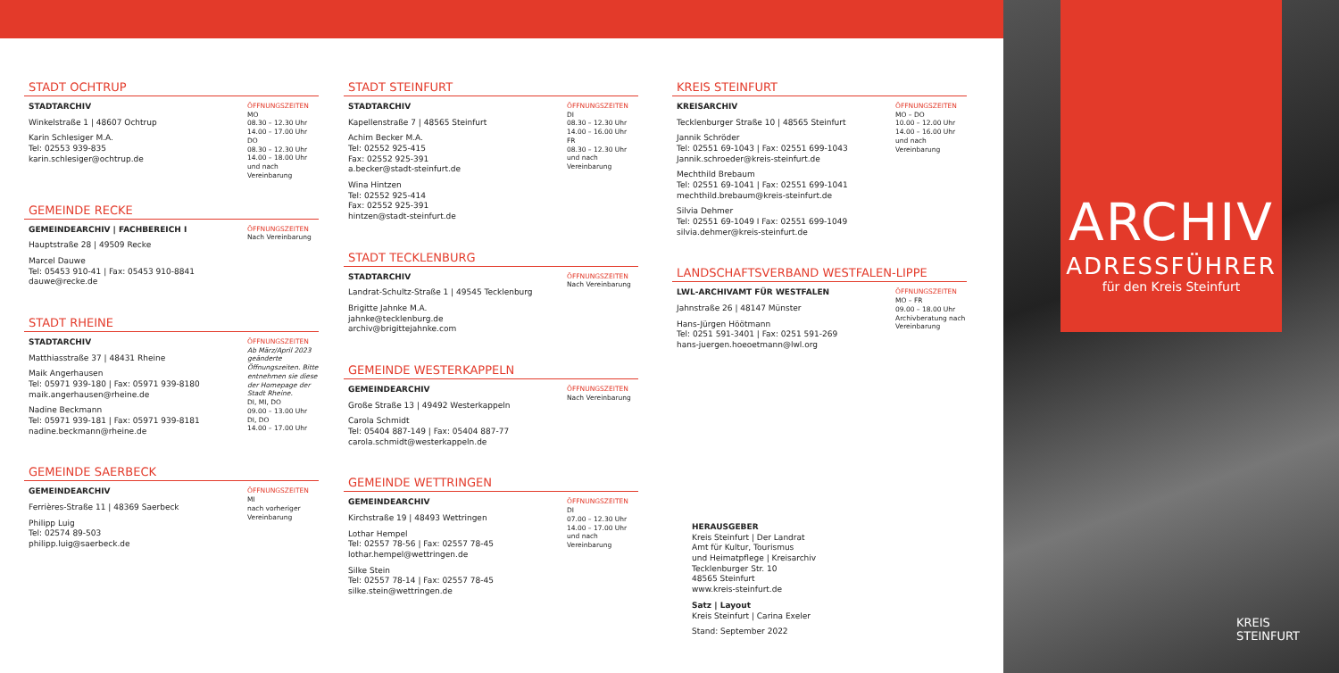ARCHIV
ADRESSFÜHRER
für den Kreis Steinfurt
KREIS
STEINFURT
STADT OCHTRUP
STADTARCHIV
Winkelstraße 1 | 48607 Ochtrup
Karin Schlesiger M.A.
Tel: 02553 939-835
karin.schlesiger@ochtrup.de
ÖFFNUNGSZEITEN
MO
08.30 – 12.30 Uhr
14.00 – 17.00 Uhr
DO
08.30 – 12.30 Uhr
14.00 – 18.00 Uhr
und nach Vereinbarung
GEMEINDE RECKE
GEMEINDEARCHIV | FACHBEREICH I
Hauptstraße 28 | 49509 Recke
Marcel Dauwe
Tel: 05453 910-41 | Fax: 05453 910-8841
dauwe@recke.de
ÖFFNUNGSZEITEN
Nach Vereinbarung
STADT RHEINE
STADTARCHIV
Matthiasstraße 37 | 48431 Rheine
Maik Angerhausen
Tel: 05971 939-180 | Fax: 05971 939-8180
maik.angerhausen@rheine.de
Nadine Beckmann
Tel: 05971 939-181 | Fax: 05971 939-8181
nadine.beckmann@rheine.de
ÖFFNUNGSZEITEN
Ab März/April 2023 geänderte Öffnungszeiten. Bitte entnehmen sie diese der Homepage der Stadt Rheine.
DI, MI, DO
09.00 – 13.00 Uhr
DI, DO
14.00 – 17.00 Uhr
GEMEINDE SAERBECK
GEMEINDEARCHIV
Ferrières-Straße 11 | 48369 Saerbeck
Philipp Luig
Tel: 02574 89-503
philipp.luig@saerbeck.de
ÖFFNUNGSZEITEN
MI
nach vorheriger Vereinbarung
STADT STEINFURT
STADTARCHIV
Kapellenstraße 7 | 48565 Steinfurt
Achim Becker M.A.
Tel: 02552 925-415
Fax: 02552 925-391
a.becker@stadt-steinfurt.de
Wina Hintzen
Tel: 02552 925-414
Fax: 02552 925-391
hintzen@stadt-steinfurt.de
ÖFFNUNGSZEITEN
DI
08.30 – 12.30 Uhr
14.00 – 16.00 Uhr
FR
08.30 – 12.30 Uhr
und nach Vereinbarung
STADT TECKLENBURG
STADTARCHIV
Landrat-Schultz-Straße 1 | 49545 Tecklenburg
Brigitte Jahnke M.A.
jahnke@tecklenburg.de
archiv@brigittejahnke.com
ÖFFNUNGSZEITEN
Nach Vereinbarung
GEMEINDE WESTERKAPPELN
GEMEINDEARCHIV
Große Straße 13 | 49492 Westerkappeln
Carola Schmidt
Tel: 05404 887-149 | Fax: 05404 887-77
carola.schmidt@westerkappeln.de
ÖFFNUNGSZEITEN
Nach Vereinbarung
GEMEINDE WETTRINGEN
GEMEINDEARCHIV
Kirchstraße 19 | 48493 Wettringen
Lothar Hempel
Tel: 02557 78-56 | Fax: 02557 78-45
lothar.hempel@wettringen.de
Silke Stein
Tel: 02557 78-14 | Fax: 02557 78-45
silke.stein@wettringen.de
ÖFFNUNGSZEITEN
DI
07.00 – 12.30 Uhr
14.00 – 17.00 Uhr
und nach Vereinbarung
KREIS STEINFURT
KREISARCHIV
Tecklenburger Straße 10 | 48565 Steinfurt
Jannik Schröder
Tel: 02551 69-1043 | Fax: 02551 699-1043
Jannik.schroeder@kreis-steinfurt.de
Mechthild Brebaum
Tel: 02551 69-1041 | Fax: 02551 699-1041
mechthild.brebaum@kreis-steinfurt.de
Silvia Dehmer
Tel: 02551 69-1049 I Fax: 02551 699-1049
silvia.dehmer@kreis-steinfurt.de
ÖFFNUNGSZEITEN
MO – DO
10.00 – 12.00 Uhr
14.00 – 16.00 Uhr
und nach Vereinbarung
LANDSCHAFTSVERBAND WESTFALEN-LIPPE
LWL-ARCHIVAMT FÜR WESTFALEN
Jahnstraße 26 | 48147 Münster
Hans-Jürgen Höötmann
Tel: 0251 591-3401 | Fax: 0251 591-269
hans-juergen.hoeoetmann@lwl.org
ÖFFNUNGSZEITEN
MO – FR
09.00 – 18.00 Uhr
Archivberatung nach Vereinbarung
HERAUSGEBER
Kreis Steinfurt | Der Landrat
Amt für Kultur, Tourismus
und Heimatpflege | Kreisarchiv
Tecklenburger Str. 10
48565 Steinfurt
www.kreis-steinfurt.de
Satz | Layout
Kreis Steinfurt | Carina Exeler
Stand: September 2022